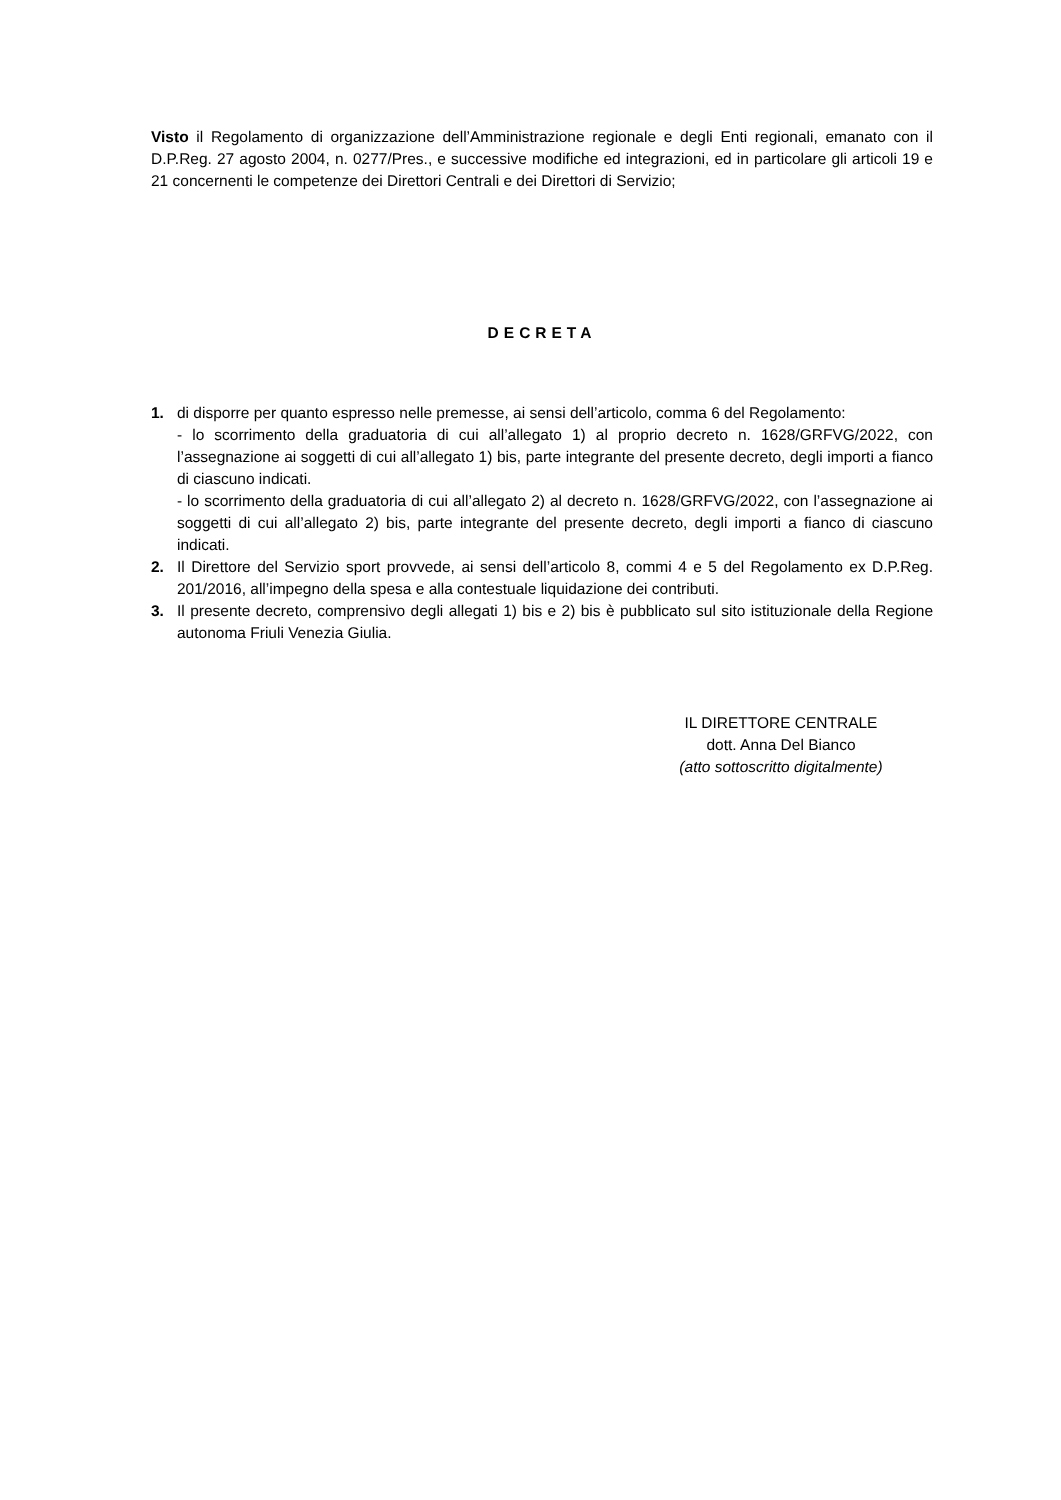Visto il Regolamento di organizzazione dell’Amministrazione regionale e degli Enti regionali, emanato con il D.P.Reg. 27 agosto 2004, n. 0277/Pres., e successive modifiche ed integrazioni, ed in particolare gli articoli 19 e 21 concernenti le competenze dei Direttori Centrali e dei Direttori di Servizio;
DECRETA
1. di disporre per quanto espresso nelle premesse, ai sensi dell’articolo, comma 6 del Regolamento:
- lo scorrimento della graduatoria di cui all’allegato 1) al proprio decreto n. 1628/GRFVG/2022, con l’assegnazione ai soggetti di cui all’allegato 1) bis, parte integrante del presente decreto, degli importi a fianco di ciascuno indicati.
- lo scorrimento della graduatoria di cui all’allegato 2) al decreto n. 1628/GRFVG/2022, con l’assegnazione ai soggetti di cui all’allegato 2) bis, parte integrante del presente decreto, degli importi a fianco di ciascuno indicati.
2. Il Direttore del Servizio sport provvede, ai sensi dell’articolo 8, commi 4 e 5 del Regolamento ex D.P.Reg. 201/2016, all’impegno della spesa e alla contestuale liquidazione dei contributi.
3. Il presente decreto, comprensivo degli allegati 1) bis e 2) bis è pubblicato sul sito istituzionale della Regione autonoma Friuli Venezia Giulia.
IL DIRETTORE CENTRALE
dott. Anna Del Bianco
(atto sottoscritto digitalmente)